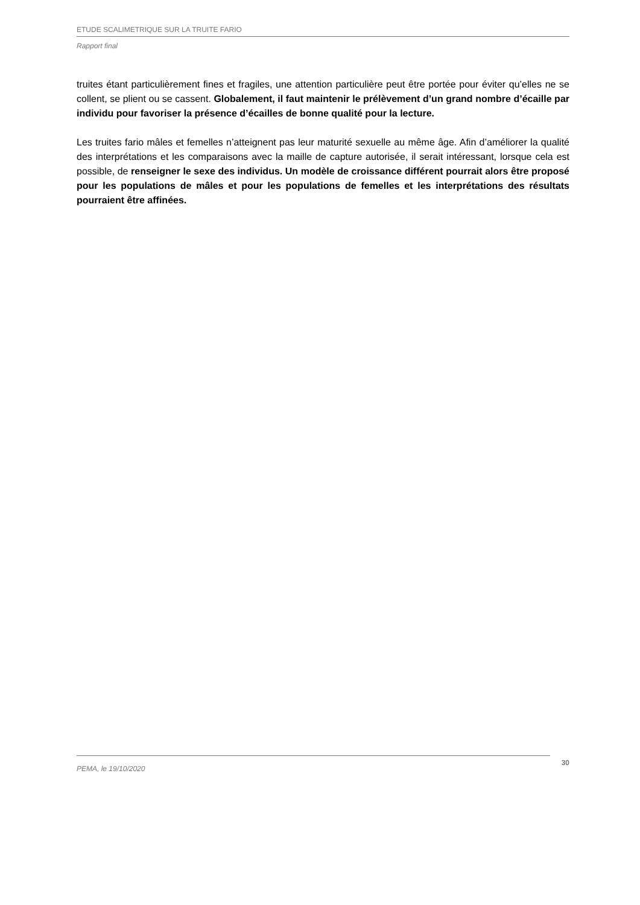ETUDE SCALIMETRIQUE SUR LA TRUITE FARIO
Rapport final
truites étant particulièrement fines et fragiles, une attention particulière peut être portée pour éviter qu’elles ne se collent, se plient ou se cassent. Globalement, il faut maintenir le prélèvement d’un grand nombre d’écaille par individu pour favoriser la présence d’écailles de bonne qualité pour la lecture.
Les truites fario mâles et femelles n’atteignent pas leur maturité sexuelle au même âge. Afin d’améliorer la qualité des interprétations et les comparaisons avec la maille de capture autorisée, il serait intéressant, lorsque cela est possible, de renseigner le sexe des individus. Un modèle de croissance différent pourrait alors être proposé pour les populations de mâles et pour les populations de femelles et les interprétations des résultats pourraient être affinées.
PEMA, le 19/10/2020 30